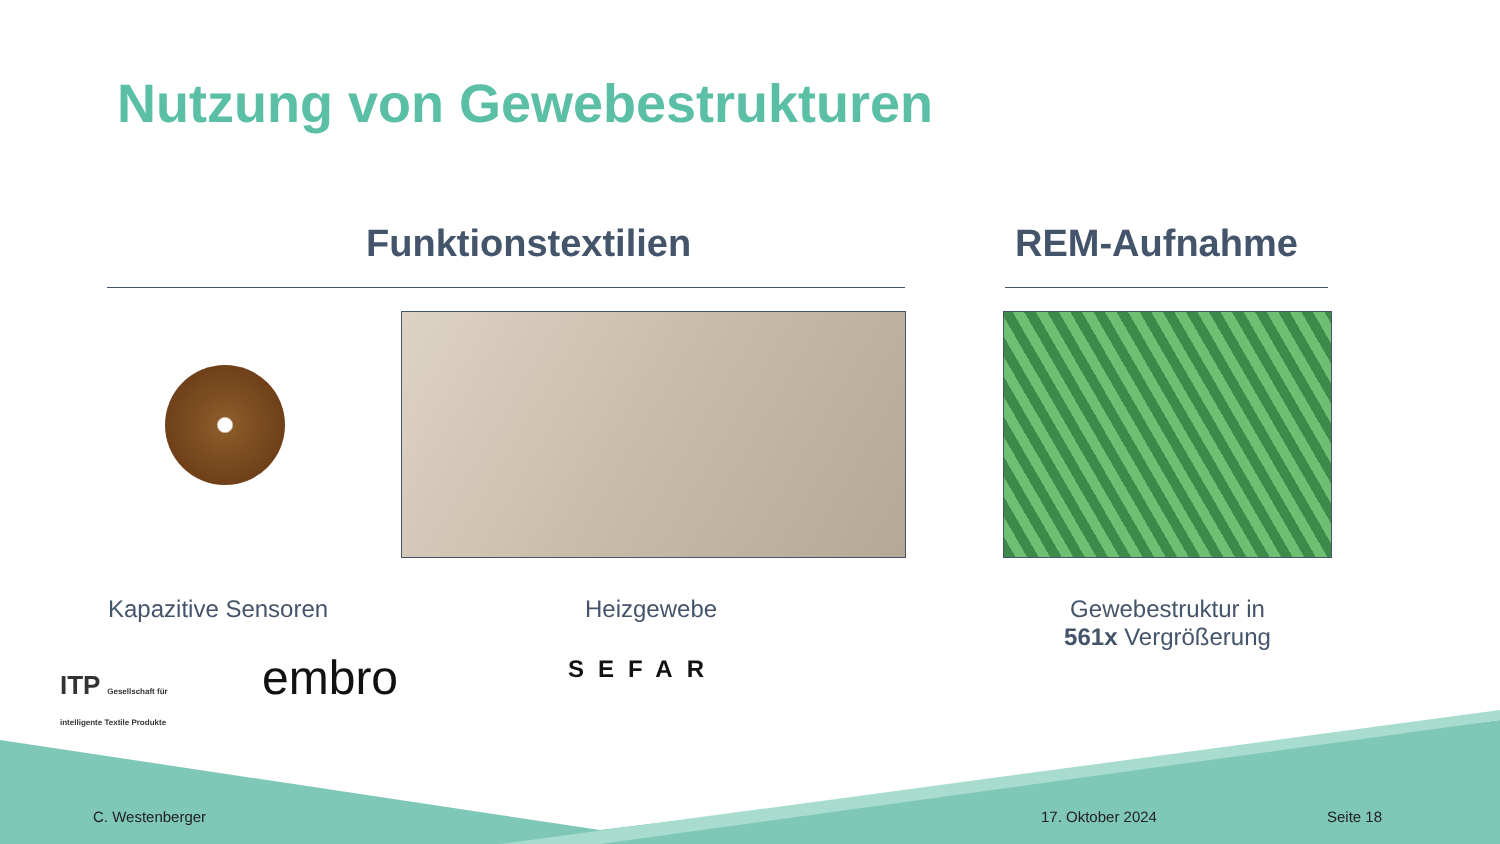Nutzung von Gewebestrukturen
Funktionstextilien REM-Aufnahme
Kapazitive Sensoren Heizgewebe
Gewebestruktur in
561x Vergrößerung
ITP Gesellschaft für
intelligente Textile Produkte
embro SEFAR
C. Westenberger 17. Oktober 2024 Seite 18